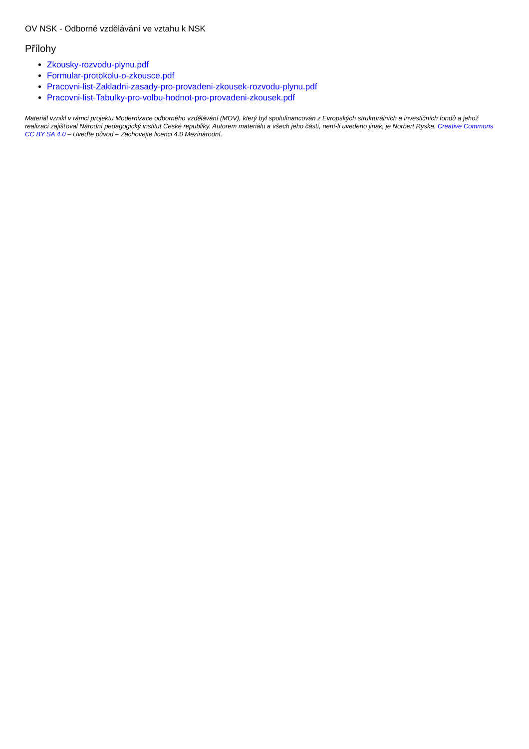OV NSK - Odborné vzdělávání ve vztahu k NSK
Přílohy
Zkousky-rozvodu-plynu.pdf
Formular-protokolu-o-zkousce.pdf
Pracovni-list-Zakladni-zasady-pro-provadeni-zkousek-rozvodu-plynu.pdf
Pracovni-list-Tabulky-pro-volbu-hodnot-pro-provadeni-zkousek.pdf
Materiál vznikl v rámci projektu Modernizace odborného vzdělávání (MOV), který byl spolufinancován z Evropských strukturálních a investičních fondů a jehož realizaci zajišťoval Národní pedagogický institut České republiky. Autorem materiálu a všech jeho částí, není-li uvedeno jinak, je Norbert Ryska. Creative Commons CC BY SA 4.0 – Uveďte původ – Zachovejte licenci 4.0 Mezinárodní.